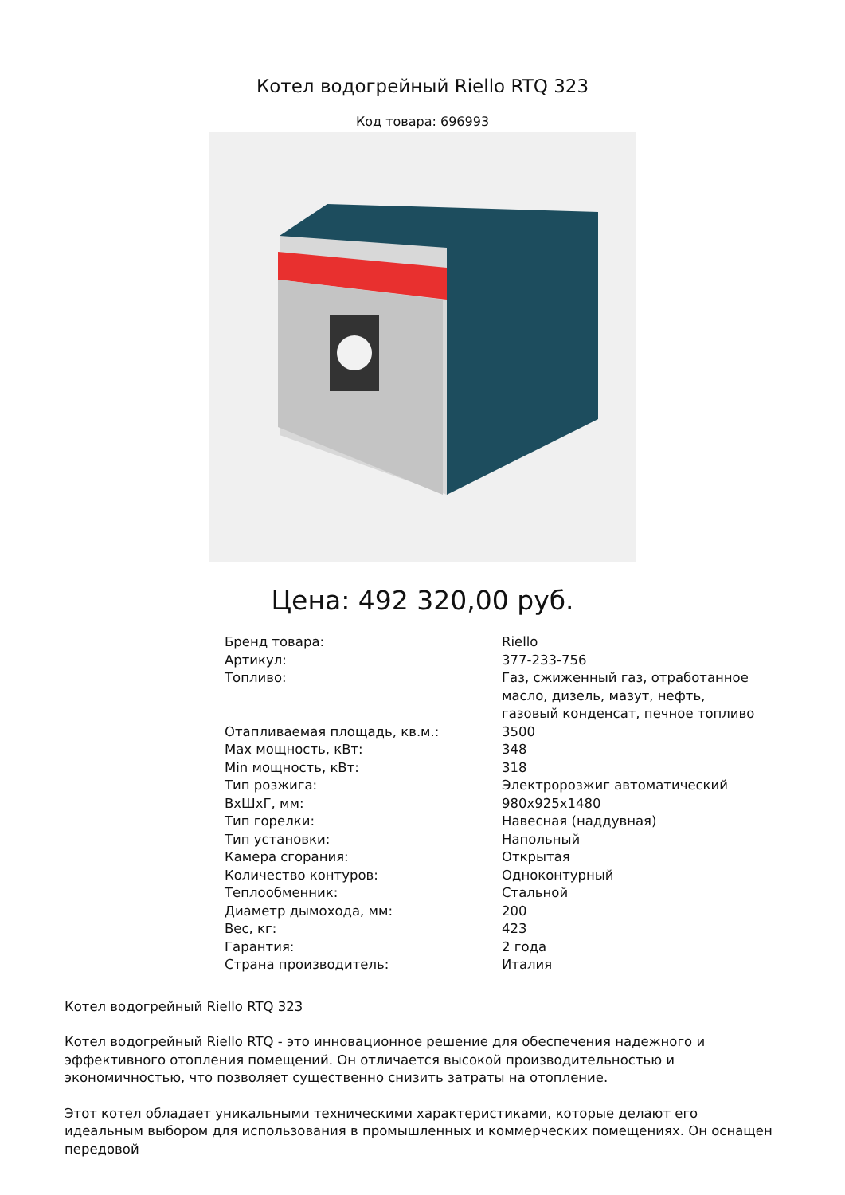Котел водогрейный Riello RTQ 323
Код товара: 696993
Цена: 492 320,00 руб.
| Бренд товара: | Riello |
| Артикул: | 377-233-756 |
| Топливо: | Газ, сжиженный газ, отработанное масло, дизель, мазут, нефть, газовый конденсат, печное топливо |
| Отапливаемая площадь, кв.м.: | 3500 |
| Max мощность, кВт: | 348 |
| Min мощность, кВт: | 318 |
| Тип розжига: | Электророзжиг автоматический |
| ВхШхГ, мм: | 980x925x1480 |
| Тип горелки: | Навесная (наддувная) |
| Тип установки: | Напольный |
| Камера сгорания: | Открытая |
| Количество контуров: | Одноконтурный |
| Теплообменник: | Стальной |
| Диаметр дымохода, мм: | 200 |
| Вес, кг: | 423 |
| Гарантия: | 2 года |
| Страна производитель: | Италия |
Котел водогрейный Riello RTQ 323
Котел водогрейный Riello RTQ - это инновационное решение для обеспечения надежного и эффективного отопления помещений. Он отличается высокой производительностью и экономичностью, что позволяет существенно снизить затраты на отопление.
Этот котел обладает уникальными техническими характеристиками, которые делают его идеальным выбором для использования в промышленных и коммерческих помещениях. Он оснащен передовой